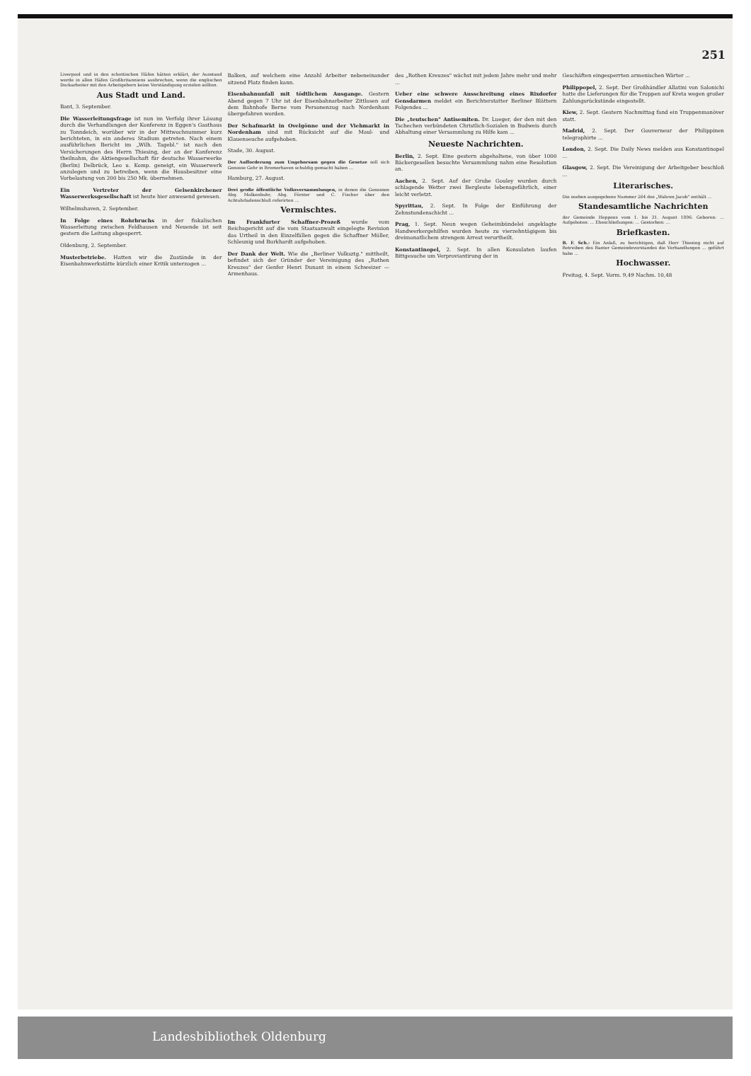251
Liverpool und in den schottischen Häfen hätten erklärt, der Ausstand werde in allen Häfen Großbritanniens ausbrechen, wenn die englischen Dockarbeiter mit den Arbeitgebern keine Verständigung erzielen sollten.
Aus Stadt und Land.
Bant, 3. September.
Die Wasserleitungsfrage ist nun im Verfolg ihrer Lösung durch die Verhandlungen der Konferenz in Eggen's Gasthaus zu Tonndeich, worüber wir in der Mittwochnummer kurz berichteten, in ein anderes Stadium getreten. Nach einem ausführlichen Bericht im „Wilh. Tagebl." ist nach den Versicherungen des Herrn Thiesing, der an der Konferenz theilnahm, die Aktiengesellschaft für deutsche Wasserwerke (Berlin) Delbrück, Leo u. Komp. geneigt, ein Wasserwerk anzulegen und zu betreiben, wenn die Hausbesitzer eine Vorbelastung von 200 bis 250 Mk. übernehmen.
Ein Vertreter der Gelsenkirchener Wasserwerksgesellschaft ist heute hier anwesend gewesen.
Wilhelmshaven, 2. September.
In Folge eines Rohrbruchs in der fiskalischen Wasserleitung zwischen Feldhausen und Neuende ist seit gestern die Leitung abgesperrt.
Oldenburg, 2. September.
Musterbetriebe. Hatten wir die Zustände in der Eisenbahnwerkstätte kürzlich einer Kritik unterzogen ...
Balken, auf welchem eine Anzahl Arbeiter nebeneinander sitzend Platz finden kann.
Eisenbahnunfall mit tödtlichem Ausgange. Gestern Abend gegen 7 Uhr ist der Eisenbahnarbeiter Zittlosen auf dem Bahnhofe Berne vom Personenzug nach Nordenham übergefahren worden.
Der Schafmarkt in Ovelgönne und der Viehmarkt in Nordenham sind mit Rücksicht auf die Maul- und Klauenseuche aufgehoben.
Stade, 30. August.
Der Aufforderung zum Ungehorsam gegen die Gesetze soll sich Genosse Gehr in Bremerhaven schuldig gemacht haben ...
Hamburg, 27. August.
Drei große öffentliche Volksversammlungen, in denen die Genossen Abg. Molkenbuhr, Abg. Förster und C. Fischer über den Achtuhrladenschluß referirten ...
Vermischtes.
Im Frankfurter Schaffner-Prozeß wurde vom Reichsgericht auf die vom Staatsanwalt eingelegte Revision das Urtheil in den Einzelfällen gegen die Schaffner Müller, Schleunig und Burkhardt aufgehoben.
Der Dank der Welt. Wie die „Berliner Volksztg." mittheilt, befindet sich der Gründer der Vereinigung des „Rothen Kreuzes" der Genfer Henri Dunant in einem Schweizer — Armenhaus.
des „Rothen Kreuzes" wächst mit jedem Jahre mehr und mehr ...
Ueber eine schwere Ausschreitung eines Rixdorfer Gensdarmen meldet ein Berichterstatter Berliner Blättern Folgendes ...
Die „teutschen" Antisemiten. Dr. Lueger, der den mit den Tschechen verbündeten Christlich-Sozialen in Budweis durch Abhaltung einer Versammlung zu Hilfe kam ...
Neueste Nachrichten.
Berlin, 2. Sept. Eine gestern abgehaltene, von über 1000 Bäckergesellen besuchte Versammlung nahm eine Resolution an.
Aachen, 2. Sept. Auf der Grube Gouley wurden durch schlagende Wetter zwei Bergleute lebensgefährlich, einer leicht verletzt.
Spyrittau, 2. Sept. In Folge der Einführung der Zehnstundenschicht ...
Prag, 1. Sept. Neun wegen Geheimbündelei angeklagte Handwerkergehilfen wurden heute zu vierzehntägigem bis dreimonatlichem strengem Arrest verurtheilt.
Konstantinopel, 2. Sept. In allen Konsulaten laufen Bittgesuche um Verproviantirung der in
Geschäften eingesperrten armenischen Wärter ...
Philippopel, 2. Sept. Der Großhändler Allatini von Salonichi hatte die Lieferungen für die Truppen auf Kreta wegen großer Zahlungsrückstände eingestellt.
Kiew, 2. Sept. Gestern Nachmittag fand ein Truppenmanöver statt.
Madrid, 2. Sept. Der Gouverneur der Philippinen telegraphirte ...
London, 2. Sept. Die Daily News melden aus Konstantinopel ...
Glasgow, 2. Sept. Die Vereinigung der Arbeitgeber beschloß ...
Literarisches.
Die soeben ausgegebene Nummer 264 des „Wahren Jacob" enthält ...
Standesamtliche Nachrichten
der Gemeinde Heppens vom 1. bis 31. August 1896. Geboren: ... Aufgeboten: ... Eheschließungen: ... Gestorben: ...
Briefkasten.
B. F. Sch.: Ein Anlaß, zu berichtigen, daß Herr Thiesing nicht auf Betreiben des Banter Gemeindevorstandes die Verhandlungen ... geführt habe ...
Hochwasser.
Freitag, 4. Sept. Vorm. 9,49 Nachm. 10,48
Landesbibliothek Oldenburg